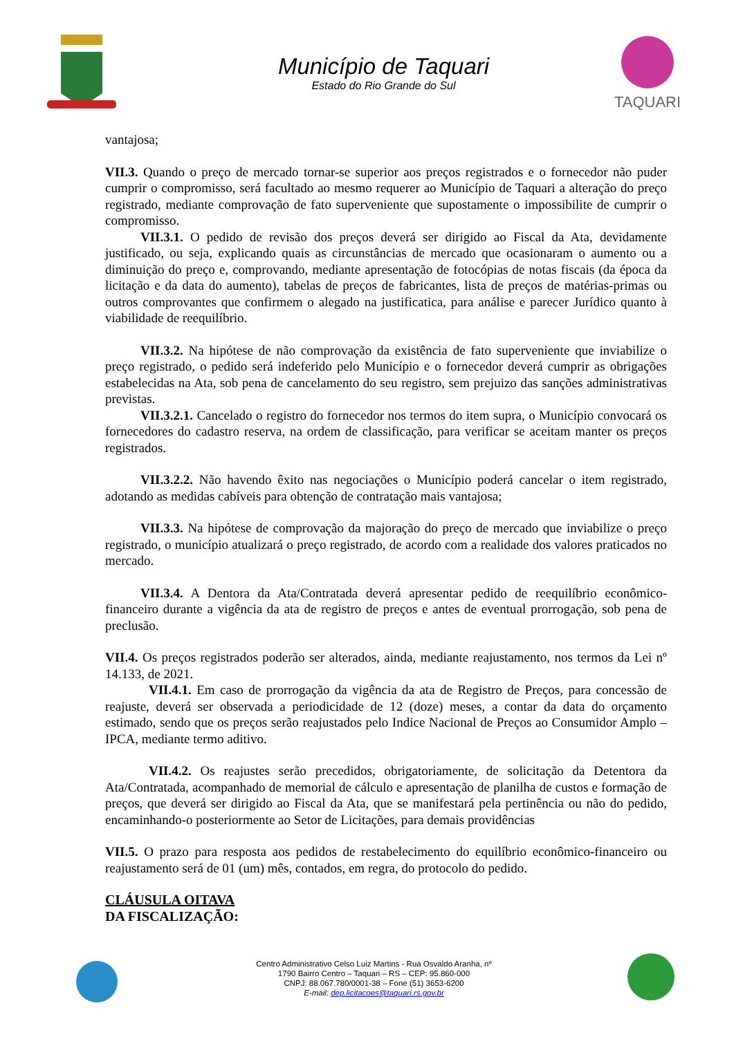Município de Taquari
Estado do Rio Grande do Sul
TAQUARI
vantajosa;
VII.3. Quando o preço de mercado tornar-se superior aos preços registrados e o fornecedor não puder cumprir o compromisso, será facultado ao mesmo requerer ao Município de Taquari a alteração do preço registrado, mediante comprovação de fato superveniente que supostamente o impossibilite de cumprir o compromisso.
VII.3.1. O pedido de revisão dos preços deverá ser dirigido ao Fiscal da Ata, devidamente justificado, ou seja, explicando quais as circunstâncias de mercado que ocasionaram o aumento ou a diminuição do preço e, comprovando, mediante apresentação de fotocópias de notas fiscais (da época da licitação e da data do aumento), tabelas de preços de fabricantes, lista de preços de matérias-primas ou outros comprovantes que confirmem o alegado na justificatica, para análise e parecer Jurídico quanto à viabilidade de reequilíbrio.
VII.3.2. Na hipótese de não comprovação da existência de fato superveniente que inviabilize o preço registrado, o pedido será indeferido pelo Município e o fornecedor deverá cumprir as obrigações estabelecidas na Ata, sob pena de cancelamento do seu registro, sem prejuizo das sanções administrativas previstas.
VII.3.2.1. Cancelado o registro do fornecedor nos termos do item supra, o Município convocará os fornecedores do cadastro reserva, na ordem de classificação, para verificar se aceitam manter os preços registrados.
VII.3.2.2. Não havendo êxito nas negociações o Município poderá cancelar o item registrado, adotando as medidas cabíveis para obtenção de contratação mais vantajosa;
VII.3.3. Na hipótese de comprovação da majoração do preço de mercado que inviabilize o preço registrado, o município atualizará o preço registrado, de acordo com a realidade dos valores praticados no mercado.
VII.3.4. A Dentora da Ata/Contratada deverá apresentar pedido de reequilíbrio econômico-financeiro durante a vigência da ata de registro de preços e antes de eventual prorrogação, sob pena de preclusão.
VII.4. Os preços registrados poderão ser alterados, ainda, mediante reajustamento, nos termos da Lei nº 14.133, de 2021.
VII.4.1. Em caso de prorrogação da vigência da ata de Registro de Preços, para concessão de reajuste, deverá ser observada a periodicidade de 12 (doze) meses, a contar da data do orçamento estimado, sendo que os preços serão reajustados pelo Indice Nacional de Preços ao Consumidor Amplo – IPCA, mediante termo aditivo.
VII.4.2. Os reajustes serão precedidos, obrigatoriamente, de solicitação da Detentora da Ata/Contratada, acompanhado de memorial de cálculo e apresentação de planilha de custos e formação de preços, que deverá ser dirigido ao Fiscal da Ata, que se manifestará pela pertinência ou não do pedido, encaminhando-o posteriormente ao Setor de Licitações, para demais providências
VII.5. O prazo para resposta aos pedidos de restabelecimento do equilíbrio econômico-financeiro ou reajustamento será de 01 (um) mês, contados, em regra, do protocolo do pedido.
CLÁUSULA OITAVA
DA FISCALIZAÇÃO:
Centro Administrativo Celso Luiz Martins - Rua Osvaldo Aranha, nº
1790 Bairro Centro – Taquari – RS – CEP: 95.860-000
CNPJ: 88.067.780/0001-38 – Fone (51) 3653-6200
E-mail: dep.licitacoes@taquari.rs.gov.br